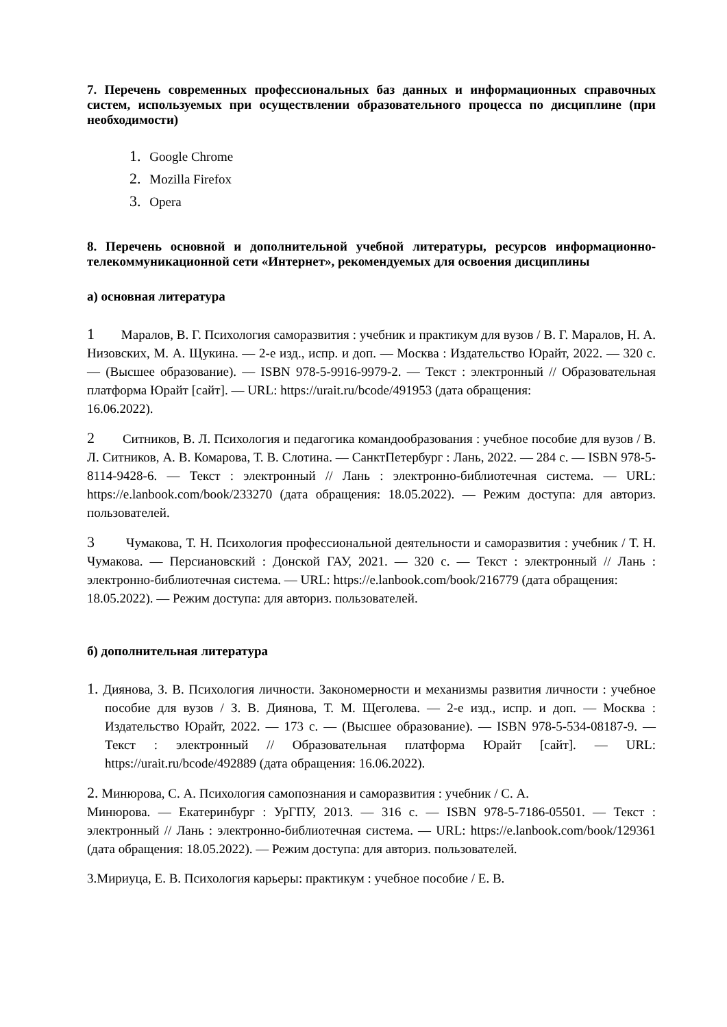7. Перечень современных профессиональных баз данных и информационных справочных систем, используемых при осуществлении образовательного процесса по дисциплине (при необходимости)
1. Google Chrome
2. Mozilla Firefox
3. Opera
8. Перечень основной и дополнительной учебной литературы, ресурсов информационно-телекоммуникационной сети «Интернет», рекомендуемых для освоения дисциплины
а) основная литература
1 Маралов, В. Г. Психология саморазвития : учебник и практикум для вузов / В. Г. Маралов, Н. А. Низовских, М. А. Щукина. — 2-е изд., испр. и доп. — Москва : Издательство Юрайт, 2022. — 320 с. — (Высшее образование). — ISBN 978-5-9916-9979-2. — Текст : электронный // Образовательная платформа Юрайт [сайт]. — URL: https://urait.ru/bcode/491953 (дата обращения:
16.06.2022).
2 Ситников, В. Л. Психология и педагогика командообразования : учебное пособие для вузов / В. Л. Ситников, А. В. Комарова, Т. В. Слотина. — СанктПетербург : Лань, 2022. — 284 с. — ISBN 978-5-8114-9428-6. — Текст : электронный // Лань : электронно-библиотечная система. — URL: https://e.lanbook.com/book/233270 (дата обращения: 18.05.2022). — Режим доступа: для авториз. пользователей.
3 Чумакова, Т. Н. Психология профессиональной деятельности и саморазвития : учебник / Т. Н. Чумакова. — Персиановский : Донской ГАУ, 2021. — 320 с. — Текст : электронный // Лань : электронно-библиотечная система. — URL: https://e.lanbook.com/book/216779 (дата обращения:
18.05.2022). — Режим доступа: для авториз. пользователей.
б) дополнительная литература
1. Диянова, З. В. Психология личности. Закономерности и механизмы развития личности : учебное пособие для вузов / З. В. Диянова, Т. М. Щеголева. — 2-е изд., испр. и доп. — Москва : Издательство Юрайт, 2022. — 173 с. — (Высшее образование). — ISBN 978-5-534-08187-9. — Текст : электронный // Образовательная платформа Юрайт [сайт]. — URL: https://urait.ru/bcode/492889 (дата обращения: 16.06.2022).
2. Минюрова, С. А. Психология самопознания и саморазвития : учебник / С. А.
Минюрова. — Екатеринбург : УрГПУ, 2013. — 316 с. — ISBN 978-5-7186-05501. — Текст : электронный // Лань : электронно-библиотечная система. — URL: https://e.lanbook.com/book/129361 (дата обращения: 18.05.2022). — Режим доступа: для авториз. пользователей.
3.Мириуца, Е. В. Психология карьеры: практикум : учебное пособие / Е. В.